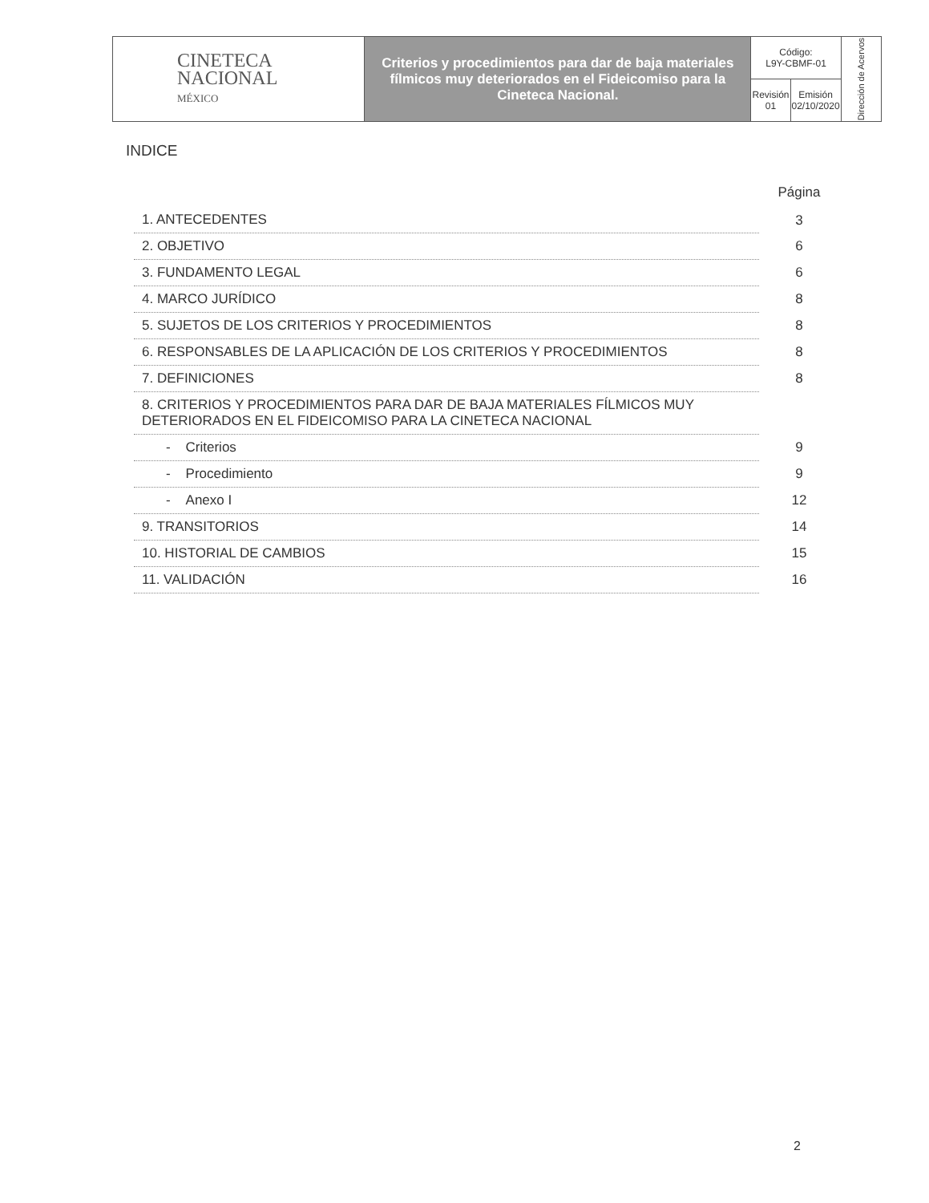| CINETECA NACIONAL MÉXICO | Criterios y procedimientos para dar de baja materiales fílmicos muy deteriorados en el Fideicomiso para la Cineteca Nacional. | Código: L9Y-CBMF-01 | | Dirección de Acervos |
| | | Revisión 01 | Emisión 02/10/2020 | |
INDICE
| | Página |
| --- | --- |
| 1. ANTECEDENTES | 3 |
| 2. OBJETIVO | 6 |
| 3. FUNDAMENTO LEGAL | 6 |
| 4. MARCO JURÍDICO | 8 |
| 5. SUJETOS DE LOS CRITERIOS Y PROCEDIMIENTOS | 8 |
| 6. RESPONSABLES DE LA APLICACIÓN DE LOS CRITERIOS Y PROCEDIMIENTOS | 8 |
| 7. DEFINICIONES | 8 |
| 8. CRITERIOS Y PROCEDIMIENTOS PARA DAR DE BAJA MATERIALES FÍLMICOS MUY DETERIORADOS EN EL FIDEICOMISO PARA LA CINETECA NACIONAL | |
| - Criterios | 9 |
| - Procedimiento | 9 |
| - Anexo I | 12 |
| 9. TRANSITORIOS | 14 |
| 10. HISTORIAL DE CAMBIOS | 15 |
| 11. VALIDACIÓN | 16 |
2